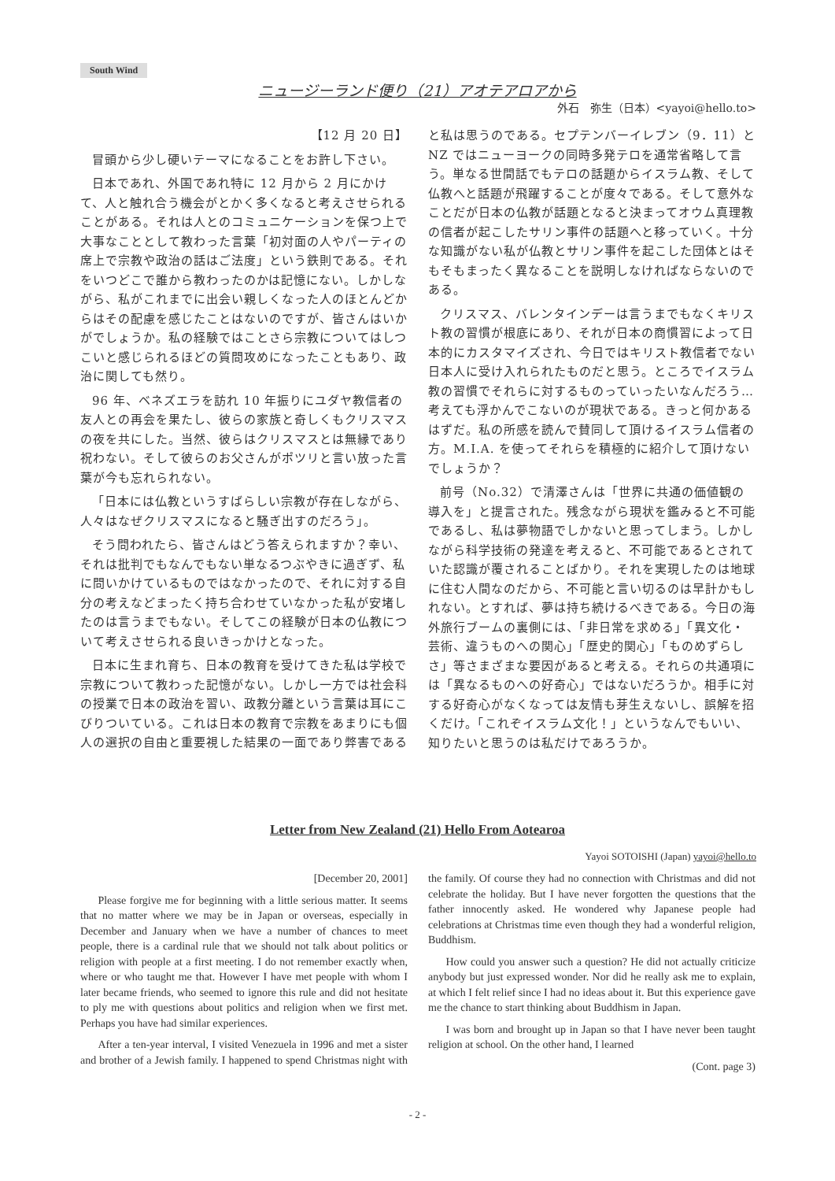South Wind
ニュージーランド便り（21）アオテアロアから
外石　弥生（日本）<yayoi@hello.to>
【12 月 20 日】
冒頭から少し硬いテーマになることをお許し下さい。
日本であれ、外国であれ特に 12 月から 2 月にかけて、人と触れ合う機会がとかく多くなると考えさせられることがある。それは人とのコミュニケーションを保つ上で大事なこととして教わった言葉「初対面の人やパーティの席上で宗教や政治の話はご法度」という鉄則である。それをいつどこで誰から教わったのかは記憶にない。しかしながら、私がこれまでに出会い親しくなった人のほとんどからはその配慮を感じたことはないのですが、皆さんはいかがでしょうか。私の経験ではことさら宗教についてはしつこいと感じられるほどの質問攻めになったこともあり、政治に関しても然り。
96 年、ベネズエラを訪れ 10 年振りにユダヤ教信者の友人との再会を果たし、彼らの家族と奇しくもクリスマスの夜を共にした。当然、彼らはクリスマスとは無縁であり祝わない。そして彼らのお父さんがポツリと言い放った言葉が今も忘れられない。
「日本には仏教というすばらしい宗教が存在しながら、人々はなぜクリスマスになると騒ぎ出すのだろう」。
そう問われたら、皆さんはどう答えられますか？幸い、それは批判でもなんでもない単なるつぶやきに過ぎず、私に問いかけているものではなかったので、それに対する自分の考えなどまったく持ち合わせていなかった私が安堵したのは言うまでもない。そしてこの経験が日本の仏教について考えさせられる良いきっかけとなった。
日本に生まれ育ち、日本の教育を受けてきた私は学校で宗教について教わった記憶がない。しかし一方では社会科の授業で日本の政治を習い、政教分離という言葉は耳にこびりついている。これは日本の教育で宗教をあまりにも個人の選択の自由と重要視した結果の一面であり弊害であると私は思うのである。セプテンバーイレブン（9．11）と NZ ではニューヨークの同時多発テロを通常省略して言う。単なる世間話でもテロの話題からイスラム教、そして仏教へと話題が飛躍することが度々である。そして意外なことだが日本の仏教が話題となると決まってオウム真理教の信者が起こしたサリン事件の話題へと移っていく。十分な知識がない私が仏教とサリン事件を起こした団体とはそもそもまったく異なることを説明しなければならないのである。
クリスマス、バレンタインデーは言うまでもなくキリスト教の習慣が根底にあり、それが日本の商慣習によって日本的にカスタマイズされ、今日ではキリスト教信者でない日本人に受け入れられたものだと思う。ところでイスラム教の習慣でそれらに対するものっていったいなんだろう…考えても浮かんでこないのが現状である。きっと何かあるはずだ。私の所感を読んで賛同して頂けるイスラム信者の方。M.I.A. を使ってそれらを積極的に紹介して頂けないでしょうか？
前号（No.32）で清澤さんは「世界に共通の価値観の導入を」と提言された。残念ながら現状を鑑みると不可能であるし、私は夢物語でしかないと思ってしまう。しかしながら科学技術の発達を考えると、不可能であるとされていた認識が覆されることばかり。それを実現したのは地球に住む人間なのだから、不可能と言い切るのは早計かもしれない。とすれば、夢は持ち続けるべきである。今日の海外旅行ブームの裏側には、「非日常を求める」「異文化・芸術、違うものへの関心」「歴史的関心」「ものめずらしさ」等さまざまな要因があると考える。それらの共通項には「異なるものへの好奇心」ではないだろうか。相手に対する好奇心がなくなっては友情も芽生えないし、誤解を招くだけ。「これぞイスラム文化！」というなんでもいい、知りたいと思うのは私だけであろうか。
Letter from New Zealand (21) Hello From Aotearoa
Yayoi SOTOISHI (Japan) yayoi@hello.to
[December 20, 2001]
Please forgive me for beginning with a little serious matter. It seems that no matter where we may be in Japan or overseas, especially in December and January when we have a number of chances to meet people, there is a cardinal rule that we should not talk about politics or religion with people at a first meeting. I do not remember exactly when, where or who taught me that. However I have met people with whom I later became friends, who seemed to ignore this rule and did not hesitate to ply me with questions about politics and religion when we first met. Perhaps you have had similar experiences.
After a ten-year interval, I visited Venezuela in 1996 and met a sister and brother of a Jewish family. I happened to spend Christmas night with the family. Of course they had no connection with Christmas and did not celebrate the holiday. But I have never forgotten the questions that the father innocently asked. He wondered why Japanese people had celebrations at Christmas time even though they had a wonderful religion, Buddhism.
How could you answer such a question? He did not actually criticize anybody but just expressed wonder. Nor did he really ask me to explain, at which I felt relief since I had no ideas about it. But this experience gave me the chance to start thinking about Buddhism in Japan.
I was born and brought up in Japan so that I have never been taught religion at school. On the other hand, I learned
(Cont. page 3)
- 2 -